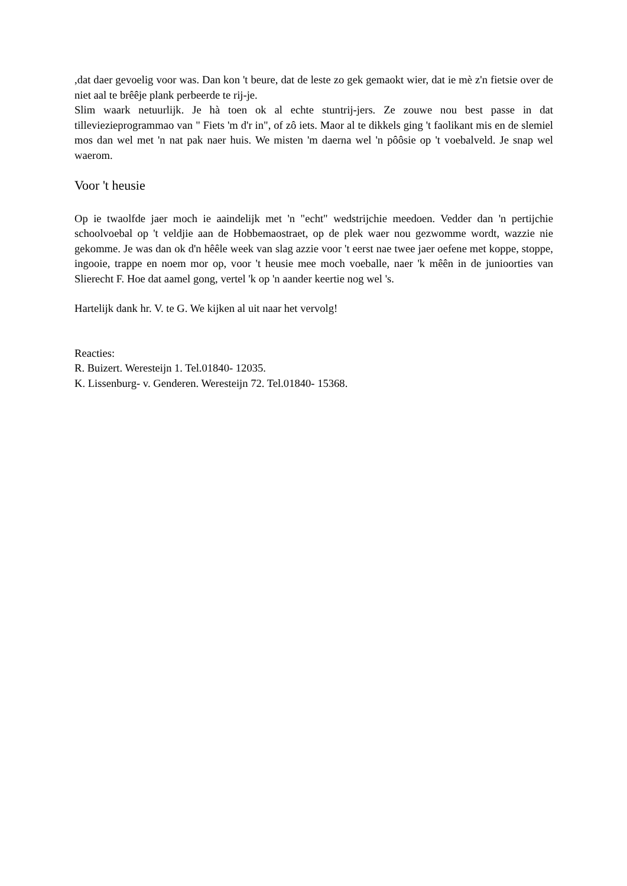,dat daer gevoelig voor was. Dan kon 't beure, dat de leste zo gek gemaokt wier, dat ie mè z'n fietsie over de niet aal te brêêje plank perbeerde te rij-je.
Slim waark netuurlijk. Je hà toen ok al echte stuntrij-jers. Ze zouwe nou best passe in dat tilleviezieprogrammao van " Fiets 'm d'r in", of zô iets. Maor al te dikkels ging 't faolikant mis en de slemiel mos dan wel met 'n nat pak naer huis. We misten 'm daerna wel 'n pôôsie op 't voebalveld. Je snap wel waerom.
Voor 't heusie
Op ie twaolfde jaer moch ie aaindelijk met 'n "echt" wedstrijchie meedoen. Vedder dan 'n pertijchie schoolvoebal op 't veldjie aan de Hobbemaostraet, op de plek waer nou gezwomme wordt, wazzie nie gekomme. Je was dan ok d'n hêêle week van slag azzie voor 't eerst nae twee jaer oefene met koppe, stoppe, ingooie, trappe en noem mor op, voor 't heusie mee moch voeballe, naer 'k mêên in de junioorties van Slierecht F. Hoe dat aamel gong, vertel 'k op 'n aander keertie nog wel 's.
Hartelijk dank hr. V. te G. We kijken al uit naar het vervolg!
Reacties:
R. Buizert. Weresteijn 1. Tel.01840- 12035.
K. Lissenburg- v. Genderen. Weresteijn 72. Tel.01840- 15368.